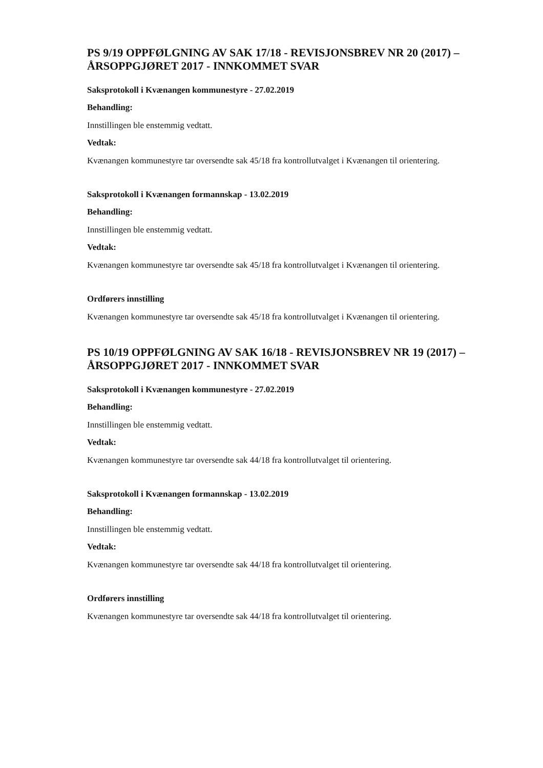PS 9/19 OPPFØLGNING AV SAK 17/18 - REVISJONSBREV NR 20 (2017) – ÅRSOPPGJØRET 2017 - INNKOMMET SVAR
Saksprotokoll i Kvænangen kommunestyre - 27.02.2019
Behandling:
Innstillingen ble enstemmig vedtatt.
Vedtak:
Kvænangen kommunestyre tar oversendte sak 45/18 fra kontrollutvalget i Kvænangen til orientering.
Saksprotokoll i Kvænangen formannskap - 13.02.2019
Behandling:
Innstillingen ble enstemmig vedtatt.
Vedtak:
Kvænangen kommunestyre tar oversendte sak 45/18 fra kontrollutvalget i Kvænangen til orientering.
Ordførers innstilling
Kvænangen kommunestyre tar oversendte sak 45/18 fra kontrollutvalget i Kvænangen til orientering.
PS 10/19 OPPFØLGNING AV SAK 16/18 - REVISJONSBREV NR 19 (2017) – ÅRSOPPGJØRET 2017 - INNKOMMET SVAR
Saksprotokoll i Kvænangen kommunestyre - 27.02.2019
Behandling:
Innstillingen ble enstemmig vedtatt.
Vedtak:
Kvænangen kommunestyre tar oversendte sak 44/18 fra kontrollutvalget til orientering.
Saksprotokoll i Kvænangen formannskap - 13.02.2019
Behandling:
Innstillingen ble enstemmig vedtatt.
Vedtak:
Kvænangen kommunestyre tar oversendte sak 44/18 fra kontrollutvalget til orientering.
Ordførers innstilling
Kvænangen kommunestyre tar oversendte sak 44/18 fra kontrollutvalget til orientering.